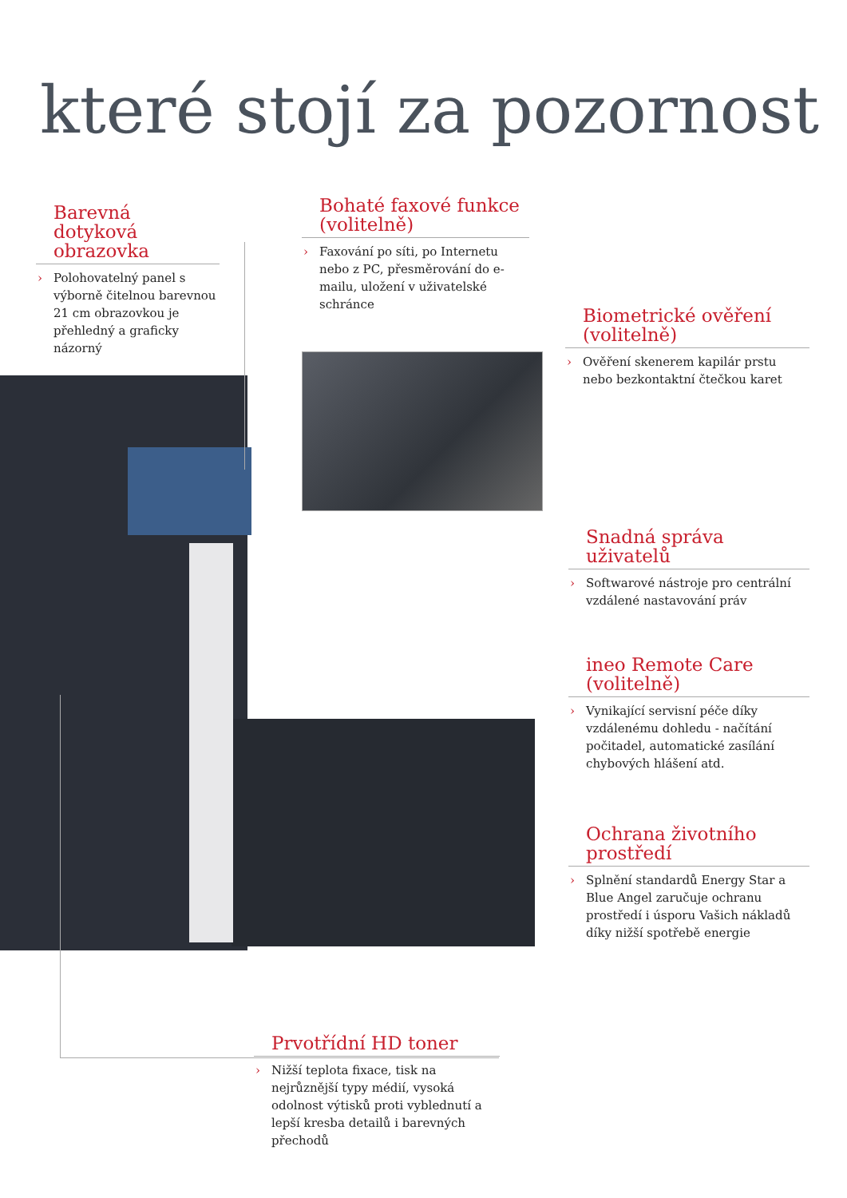které stojí za pozornost
Barevná dotyková obrazovka
› Polohovatelný panel s výborně čitelnou barevnou 21 cm obrazovkou je přehledný a graficky názorný
Bohaté faxové funkce (volitelně)
› Faxování po síti, po Internetu nebo z PC, přesměrování do e-mailu, uložení v uživatelské schránce
Biometrické ověření (volitelně)
› Ověření skenerem kapilár prstu nebo bezkontaktní čtečkou karet
Snadná správa uživatelů
› Softwarové nástroje pro centrální vzdálené nastavování práv
ineo Remote Care (volitelně)
› Vynikající servisní péče díky vzdálenému dohledu - načítání počitadel, automatické zasílání chybových hlášení atd.
Ochrana životního prostředí
› Splnění standardů Energy Star a Blue Angel zaručuje ochranu prostředí i úsporu Vašich nákladů díky nižší spotřebě energie
Prvotřídní HD toner
› Nižší teplota fixace, tisk na nejrůznější typy médií, vysoká odolnost výtisků proti vyblednutí a lepší kresba detailů i barevných přechodů